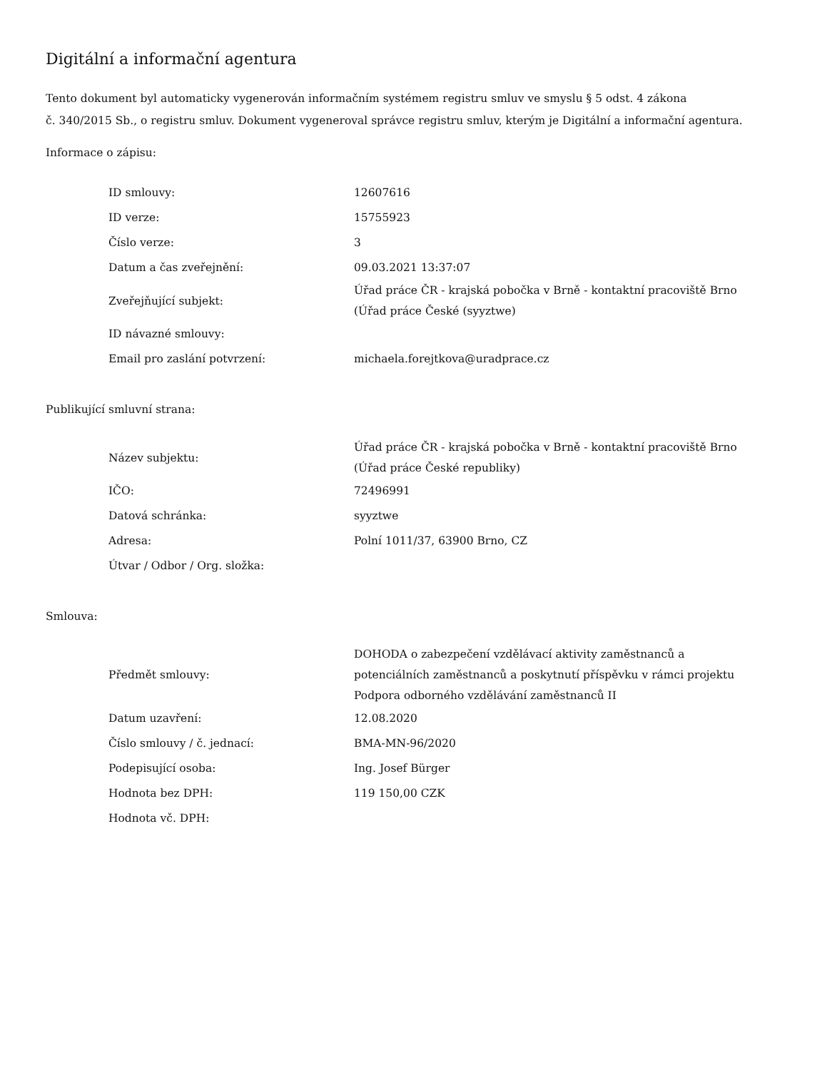Digitální a informační agentura
Tento dokument byl automaticky vygenerován informačním systémem registru smluv ve smyslu § 5 odst. 4 zákona
č. 340/2015 Sb., o registru smluv. Dokument vygeneroval správce registru smluv, kterým je Digitální a informační agentura.
Informace o zápisu:
| ID smlouvy: | 12607616 |
| ID verze: | 15755923 |
| Číslo verze: | 3 |
| Datum a čas zveřejnění: | 09.03.2021 13:37:07 |
| Zveřejňující subjekt: | Úřad práce ČR - krajská pobočka v Brně - kontaktní pracoviště Brno (Úřad práce České (syyztwe) |
| ID návazné smlouvy: | |
| Email pro zaslání potvrzení: | michaela.forejtkova@uradprace.cz |
Publikující smluvní strana:
| Název subjektu: | Úřad práce ČR - krajská pobočka v Brně - kontaktní pracoviště Brno (Úřad práce České republiky) |
| IČO: | 72496991 |
| Datová schránka: | syyztwe |
| Adresa: | Polní 1011/37, 63900 Brno, CZ |
| Útvar / Odbor / Org. složka: | |
Smlouva:
| Předmět smlouvy: | DOHODA o zabezpečení vzdělávací aktivity zaměstnanců a potenciálních zaměstnanců a poskytnutí příspěvku v rámci projektu Podpora odborného vzdělávání zaměstnanců II |
| Datum uzavření: | 12.08.2020 |
| Číslo smlouvy / č. jednací: | BMA-MN-96/2020 |
| Podepisující osoba: | Ing. Josef Bürger |
| Hodnota bez DPH: | 119 150,00 CZK |
| Hodnota vč. DPH: | |